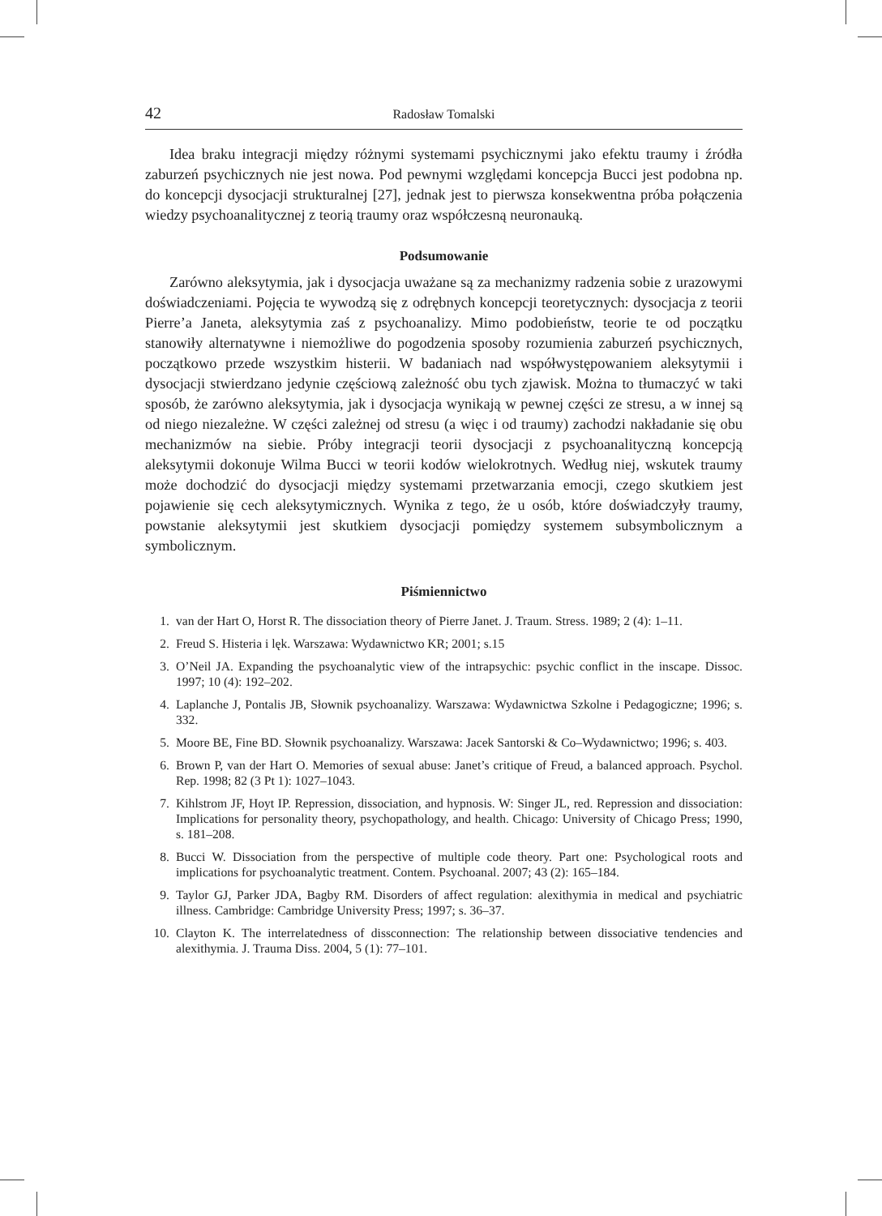42 Radosław Tomalski
Idea braku integracji między różnymi systemami psychicznymi jako efektu traumy i źródła zaburzeń psychicznych nie jest nowa. Pod pewnymi względami koncepcja Bucci jest podobna np. do koncepcji dysocjacji strukturalnej [27], jednak jest to pierwsza konsekwentna próba połączenia wiedzy psychoanalitycznej z teorią traumy oraz współczesną neuronauką.
Podsumowanie
Zarówno aleksytymia, jak i dysocjacja uważane są za mechanizmy radzenia sobie z urazowymi doświadczeniami. Pojęcia te wywodzą się z odrębnych koncepcji teoretycznych: dysocjacja z teorii Pierre’a Janeta, aleksytymia zaś z psychoanalizy. Mimo podobieństw, teorie te od początku stanowiły alternatywne i niemożliwe do pogodzenia sposoby rozumienia zaburzeń psychicznych, początkowo przede wszystkim histerii. W badaniach nad współwystępowaniem aleksytymii i dysocjacji stwierdzano jedynie częściową zależność obu tych zjawisk. Można to tłumaczyć w taki sposób, że zarówno aleksytymia, jak i dysocjacja wynikają w pewnej części ze stresu, a w innej są od niego niezależne. W części zależnej od stresu (a więc i od traumy) zachodzi nakładanie się obu mechanizmów na siebie. Próby integracji teorii dysocjacji z psychoanalityczną koncepcją aleksytymii dokonuje Wilma Bucci w teorii kodów wielokrotnych. Według niej, wskutek traumy może dochodzić do dysocjacji między systemami przetwarzania emocji, czego skutkiem jest pojawienie się cech aleksytymicznych. Wynika z tego, że u osób, które doświadczyły traumy, powstanie aleksytymii jest skutkiem dysocjacji pomiędzy systemem subsymbolicznym a symbolicznym.
Piśmiennictwo
1. van der Hart O, Horst R. The dissociation theory of Pierre Janet. J. Traum. Stress. 1989; 2 (4): 1–11.
2. Freud S. Histeria i lęk. Warszawa: Wydawnictwo KR; 2001; s.15
3. O’Neil JA. Expanding the psychoanalytic view of the intrapsychic: psychic conflict in the inscape. Dissoc. 1997; 10 (4): 192–202.
4. Laplanche J, Pontalis JB, Słownik psychoanalizy. Warszawa: Wydawnictwa Szkolne i Pedagogiczne; 1996; s. 332.
5. Moore BE, Fine BD. Słownik psychoanalizy. Warszawa: Jacek Santorski & Co–Wydawnictwo; 1996; s. 403.
6. Brown P, van der Hart O. Memories of sexual abuse: Janet’s critique of Freud, a balanced approach. Psychol. Rep. 1998; 82 (3 Pt 1): 1027–1043.
7. Kihlstrom JF, Hoyt IP. Repression, dissociation, and hypnosis. W: Singer JL, red. Repression and dissociation: Implications for personality theory, psychopathology, and health. Chicago: University of Chicago Press; 1990, s. 181–208.
8. Bucci W. Dissociation from the perspective of multiple code theory. Part one: Psychological roots and implications for psychoanalytic treatment. Contem. Psychoanal. 2007; 43 (2): 165–184.
9. Taylor GJ, Parker JDA, Bagby RM. Disorders of affect regulation: alexithymia in medical and psychiatric illness. Cambridge: Cambridge University Press; 1997; s. 36–37.
10. Clayton K. The interrelatedness of dissconnection: The relationship between dissociative tendencies and alexithymia. J. Trauma Diss. 2004, 5 (1): 77–101.